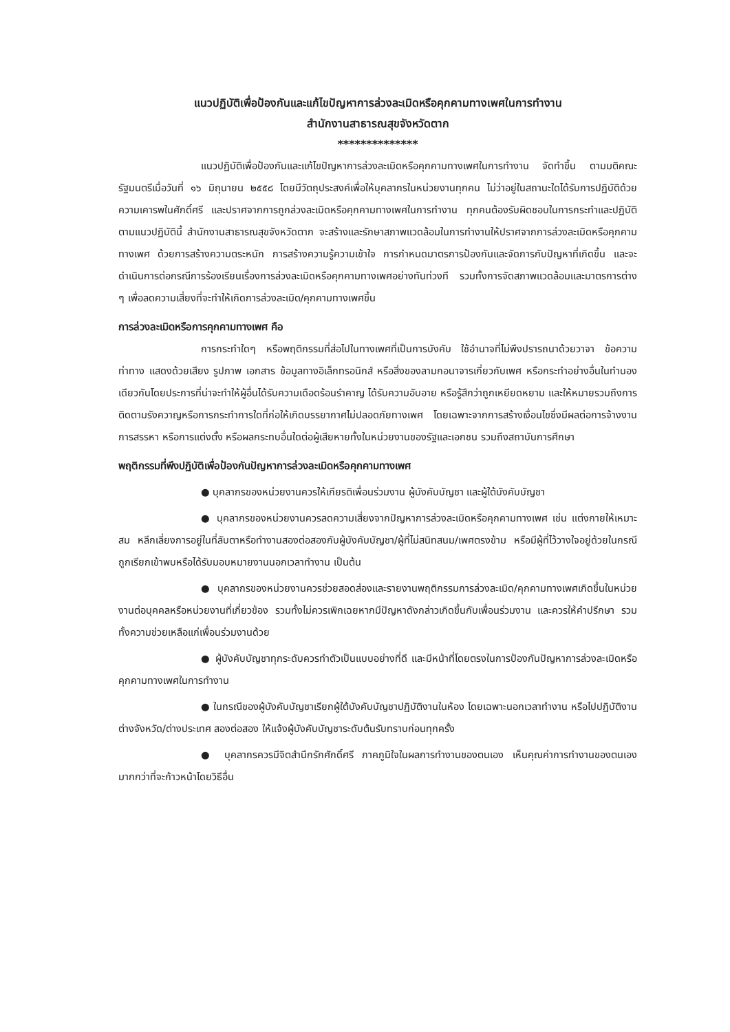แนวปฏิบัติเพื่อป้องกันและแก้ไขปัญหาการล่วงละเมิดหรือคุกคามทางเพศในการทำงาน
สำนักงานสาธารณสุขจังหวัดตาก
**************
แนวปฏิบัติเพื่อป้องกันและแก้ไขปัญหาการล่วงละเมิดหรือคุกคามทางเพศในการทำงาน จัดทำขึ้น ตามมติคณะรัฐมนตรีเมื่อวันที่ ๑๖ มิถุนายน ๒๕๕๘ โดยมีวัตถุประสงค์เพื่อให้บุคลากรในหน่วยงานทุกคน ไม่ว่าอยู่ในสถานะใดได้รับการปฏิบัติด้วยความเคารพในศักดิ์ศรี และปราศจากการถูกล่วงละเมิดหรือคุกคามทางเพศในการทำงาน ทุกคนต้องรับผิดชอบในการกระทำและปฏิบัติตามแนวปฏิบัตินี้ สำนักงานสาธารณสุขจังหวัดตาก จะสร้างและรักษาสภาพแวดล้อมในการทำงานให้ปราศจากการล่วงละเมิดหรือคุกคามทางเพศ ด้วยการสร้างความตระหนัก การสร้างความรู้ความเข้าใจ การกำหนดมาตรการป้องกันและจัดการกับปัญหาที่เกิดขึ้น และจะดำเนินการต่อกรณีการร้องเรียนเรื่องการล่วงละเมิดหรือคุกคามทางเพศอย่างทันท่วงที รวมทั้งการจัดสภาพแวดล้อมและมาตรการต่าง ๆ เพื่อลดความเสี่ยงที่จะทำให้เกิดการล่วงละเมิด/คุกคามทางเพศขึ้น
การล่วงละเมิดหรือการคุกคามทางเพศ คือ
การกระทำใดๆ หรือพฤติกรรมที่ส่อไปในทางเพศที่เป็นการบังคับ ใช้อำนาจที่ไม่พึงปรารถนาด้วยวาจา ข้อความ ท่าทาง แสดงด้วยเสียง รูปภาพ เอกสาร ข้อมูลทางอิเล็กทรอนิกส์ หรือสิ่งของลามกอนาจารเกี่ยวกับเพศ หรือกระทำอย่างอื่นในทำนองเดียวกันโดยประการที่น่าจะทำให้ผู้อื่นได้รับความเดือดร้อนรำคาญ ได้รับความอับอาย หรือรู้สึกว่าถูกเหยียดหยาม และให้หมายรวมถึงการติดตามรังควาญหรือการกระทำการใดที่ก่อให้เกิดบรรยากาศไม่ปลอดภัยทางเพศ โดยเฉพาะจากการสร้างเงื่อนไขซึ่งมีผลต่อการจ้างงาน การสรรหา หรือการแต่งตั้ง หรือผลกระทบอื่นใดต่อผู้เสียหายทั้งในหน่วยงานของรัฐและเอกชน รวมถึงสถาบันการศึกษา
พฤติกรรมที่พึงปฏิบัติเพื่อป้องกันปัญหาการล่วงละเมิดหรือคุกคามทางเพศ
● บุคลากรของหน่วยงานควรให้เกียรติเพื่อนร่วมงาน ผู้บังคับบัญชา และผู้ใต้บังคับบัญชา
● บุคลากรของหน่วยงานควรลดความเสี่ยงจากปัญหาการล่วงละเมิดหรือคุกคามทางเพศ เช่น แต่งกายให้เหมาะสม หลีกเลี่ยงการอยู่ในที่ลับตาหรือทำงานสองต่อสองกับผู้บังคับบัญชา/ผู้ที่ไม่สนิทสนม/เพศตรงข้าม หรือมีผู้ที่ไว้วางใจอยู่ด้วยในกรณีถูกเรียกเข้าพบหรือได้รับมอบหมายงานนอกเวลาทำงาน เป็นต้น
● บุคลากรของหน่วยงานควรช่วยสอดส่องและรายงานพฤติกรรมการล่วงละเมิด/คุกคามทางเพศเกิดขึ้นในหน่วยงานต่อบุคคลหรือหน่วยงานที่เกี่ยวข้อง รวมทั้งไม่ควรเพิกเฉยหากมีปัญหาดังกล่าวเกิดขึ้นกับเพื่อนร่วมงาน และควรให้คำปรึกษา รวมทั้งความช่วยเหลือแก่เพื่อนร่วมงานด้วย
● ผู้บังคับบัญชาทุกระดับควรทำตัวเป็นแบบอย่างที่ดี และมีหน้าที่โดยตรงในการป้องกันปัญหาการล่วงละเมิดหรือคุกคามทางเพศในการทำงาน
● ในกรณีของผู้บังคับบัญชาเรียกผู้ใต้บังคับบัญชาปฏิบัติงานในห้อง โดยเฉพาะนอกเวลาทำงาน หรือไปปฏิบัติงานต่างจังหวัด/ต่างประเทศ สองต่อสอง ให้แจ้งผู้บังคับบัญชาระดับต้นรับทราบก่อนทุกครั้ง
● บุคลากรควรมีจิตสำนึกรักศักดิ์ศรี ภาคภูมิใจในผลการทำงานของตนเอง เห็นคุณค่าการทำงานของตนเองมากกว่าที่จะก้าวหน้าโดยวิธีอื่น